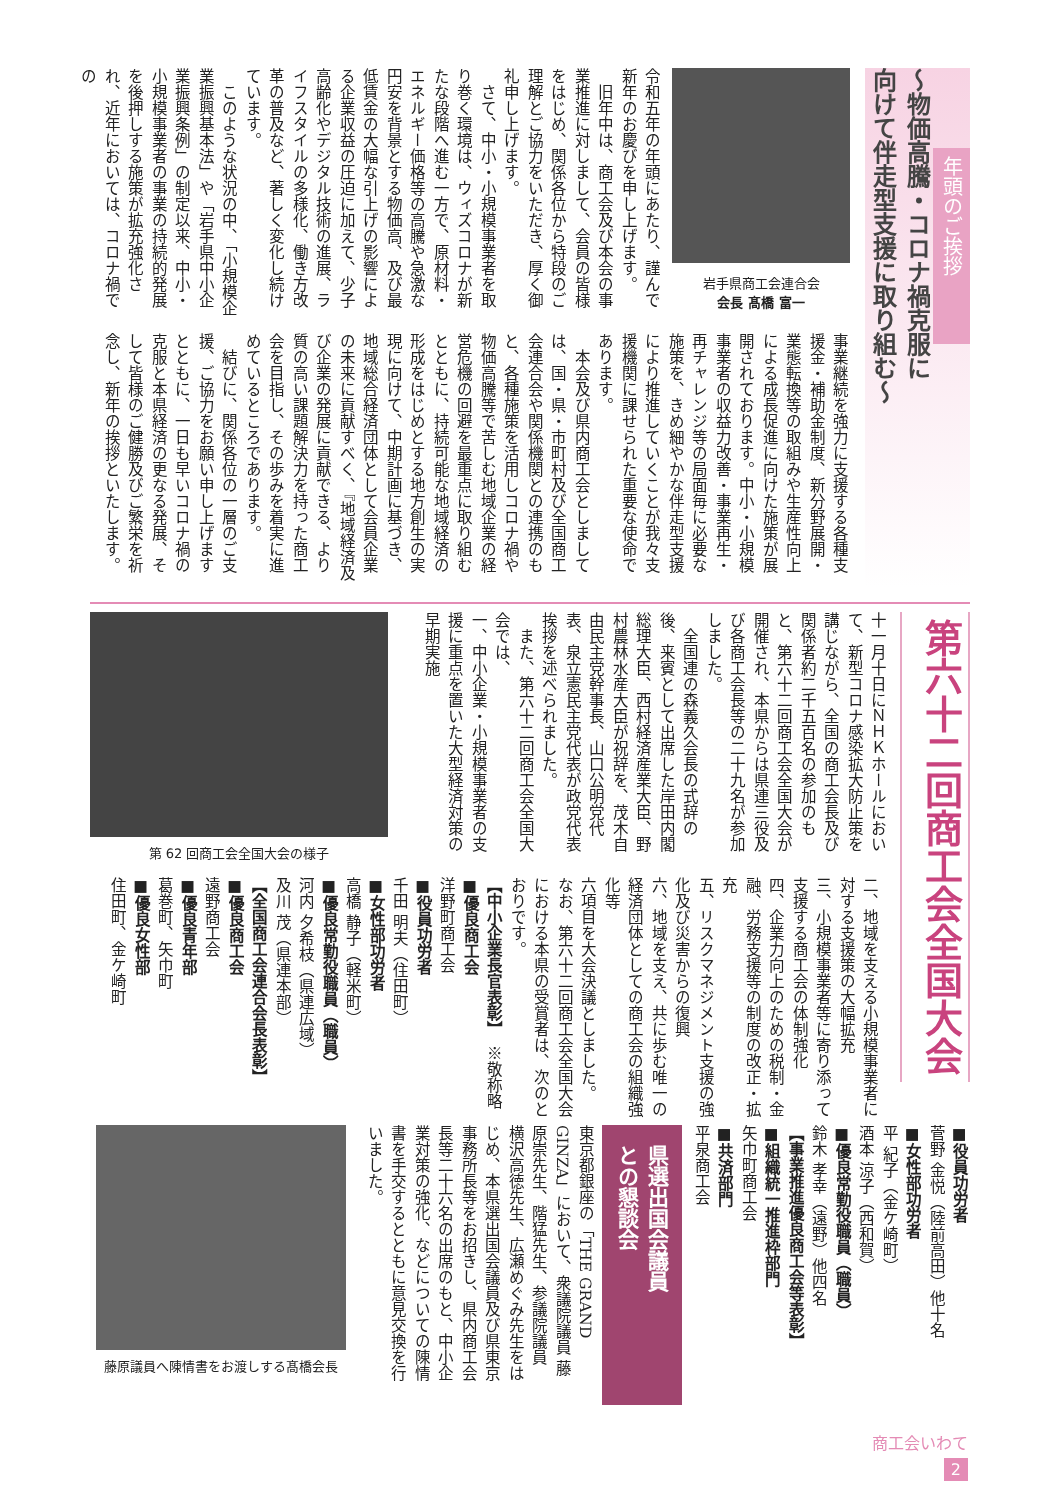年頭のご挨拶
〜物価高騰・コロナ禍克服に
向けて伴走型支援に取り組む〜
岩手県商工会連合会
会長 髙橋 富一
令和五年の年頭にあたり、謹んで新年のお慶びを申し上げます。
　旧年中は、商工会及び本会の事業推進に対しまして、会員の皆様をはじめ、関係各位から特段のご理解とご協力をいただき、厚く御礼申し上げます。
　さて、中小・小規模事業者を取り巻く環境は、ウィズコロナが新たな段階へ進む一方で、原材料・エネルギー価格等の高騰や急激な円安を背景とする物価高、及び最低賃金の大幅な引上げの影響による企業収益の圧迫に加えて、少子高齢化やデジタル技術の進展、ライフスタイルの多様化、働き方改革の普及など、著しく変化し続けています。
　このような状況の中、「小規模企業振興基本法」や「岩手県中小企業振興条例」の制定以来、中小・小規模事業者の事業の持続的発展を後押しする施策が拡充強化され、近年においては、コロナ禍での
事業継続を強力に支援する各種支援金・補助金制度、新分野展開・業態転換等の取組みや生産性向上による成長促進に向けた施策が展開されております。中小・小規模事業者の収益力改善・事業再生・再チャレンジ等の局面毎に必要な施策を、きめ細やかな伴走型支援により推進していくことが我々支援機関に課せられた重要な使命であります。
　本会及び県内商工会としましては、国・県・市町村及び全国商工会連合会や関係機関との連携のもと、各種施策を活用しコロナ禍や物価高騰等で苦しむ地域企業の経営危機の回避を最重点に取り組むとともに、持続可能な地域経済の形成をはじめとする地方創生の実現に向けて、中期計画に基づき、地域総合経済団体として会員企業の未来に貢献すべく、『地域経済及び企業の発展に貢献できる、より質の高い課題解決力を持った商工会を目指し、その歩みを着実に進めているところであります。
　結びに、関係各位の一層のご支援、ご協力をお願い申し上げますとともに、一日も早いコロナ禍の克服と本県経済の更なる発展、そして皆様のご健勝及びご繁栄を祈念し、新年の挨拶といたします。
第六十二回商工会全国大会
十一月十日にＮＨＫホールにおいて、新型コロナ感染拡大防止策を講じながら、全国の商工会長及び関係者約二千五百名の参加のもと、第六十二回商工会全国大会が開催され、本県からは県連三役及び各商工会長等の二十九名が参加しました。
　全国連の森義久会長の式辞の後、来賓として出席した岸田内閣総理大臣、西村経済産業大臣、野村農林水産大臣が祝辞を、茂木自由民主党幹事長、山口公明党代表、泉立憲民主党代表が政党代表挨拶を述べられました。
　また、第六十二回商工会全国大会では、
一、中小企業・小規模事業者の支援に重点を置いた大型経済対策の早期実施
第 62 回商工会全国大会の様子
二、地域を支える小規模事業者に対する支援策の大幅拡充
三、小規模事業者等に寄り添って支援する商工会の体制強化
四、企業力向上のための税制・金融、労務支援等の制度の改正・拡充
五、リスクマネジメント支援の強化及び災害からの復興
六、地域を支え、共に歩む唯一の経済団体としての商工会の組織強化等
六項目を大会決議としました。
なお、第六十二回商工会全国大会における本県の受賞者は、次のとおりです。
【中小企業長官表彰】　※敬称略
■優良商工会
洋野町商工会
■役員功労者
千田 明夫（住田町）
■女性部功労者
高橋 静子（軽米町）
■優良常勤役職員（職員）
河内 夕希枝（県連広域）
及川 茂（県連本部）
【全国商工会連合会長表彰】
■優良商工会
遠野商工会
■優良青年部
葛巻町、矢巾町
■優良女性部
住田町、金ケ崎町
■役員功労者
菅野 金悦（陸前高田）他十名
■女性部功労者
平 紀子（金ケ崎町）
酒本 涼子（西和賀）
■優良常勤役職員（職員）
鈴木 孝幸（遠野）他四名
【事業推進優良商工会等表彰】
■組織統一推進枠部門
矢巾町商工会
■共済部門
平泉商工会
県選出国会議員
との懇談会
東京都銀座の「THE GRAND GINZA」において、衆議院議員 藤原崇先生、階猛先生、参議院議員 横沢高徳先生、広瀬めぐみ先生をはじめ、本県選出国会議員及び県東京事務所長等をお招きし、県内商工会長等二十六名の出席のもと、中小企業対策の強化、などについての陳情書を手交するとともに意見交換を行いました。
藤原議員へ陳情書をお渡しする髙橋会長
商工会いわて
2